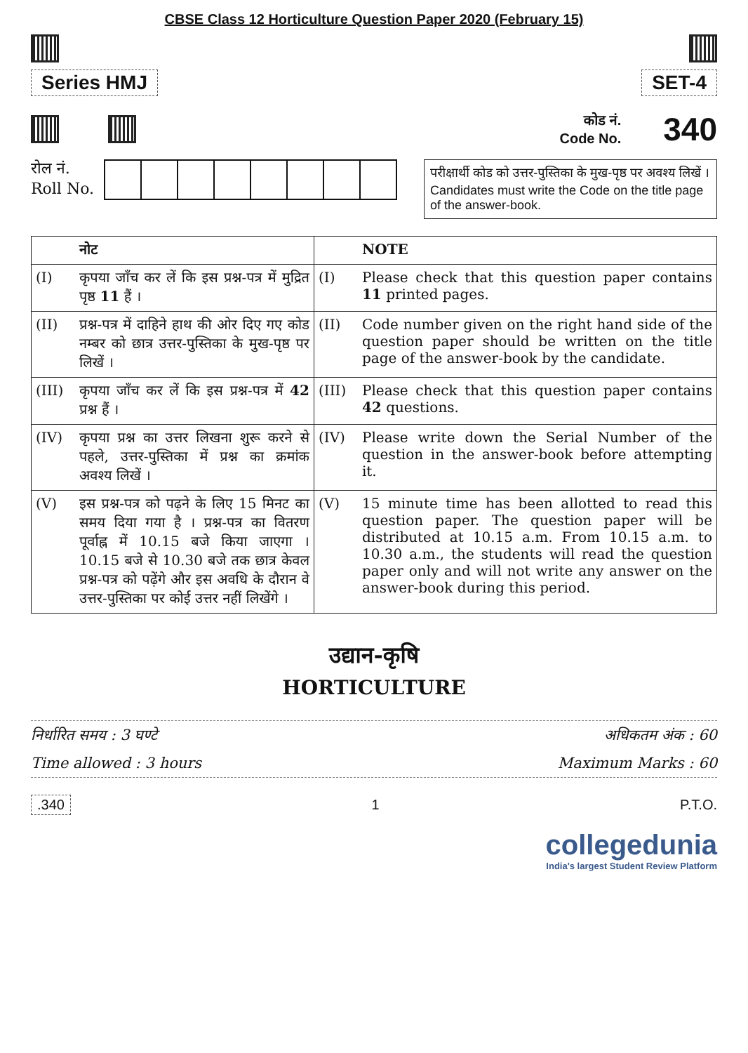CBSE Class 12 Horticulture Question Paper 2020 (February 15)
Series HMJ SET-4
कोड नं.
Code No.
340
रोल नं.
Roll No.
परीक्षार्थी कोड को उत्तर-पुस्तिका के मुख-पृष्ठ पर अवश्य लिखें ।
Candidates must write the Code on the title page of the answer-book.
| | नोट | | NOTE |
| --- | --- | --- | --- |
| (I) | कृपया जाँच कर लें कि इस प्रश्न-पत्र में मुद्रित पृष्ठ 11 हैं । | (I) | Please check that this question paper contains 11 printed pages. |
| (II) | प्रश्न-पत्र में दाहिने हाथ की ओर दिए गए कोड नम्बर को छात्र उत्तर-पुस्तिका के मुख-पृष्ठ पर लिखें । | (II) | Code number given on the right hand side of the question paper should be written on the title page of the answer-book by the candidate. |
| (III) | कृपया जाँच कर लें कि इस प्रश्न-पत्र में 42 प्रश्न हैं । | (III) | Please check that this question paper contains 42 questions. |
| (IV) | कृपया प्रश्न का उत्तर लिखना शुरू करने से पहले, उत्तर-पुस्तिका में प्रश्न का क्रमांक अवश्य लिखें । | (IV) | Please write down the Serial Number of the question in the answer-book before attempting it. |
| (V) | इस प्रश्न-पत्र को पढ़ने के लिए 15 मिनट का समय दिया गया है । प्रश्न-पत्र का वितरण पूर्वाह्न में 10.15 बजे किया जाएगा । 10.15 बजे से 10.30 बजे तक छात्र केवल प्रश्न-पत्र को पढ़ेंगे और इस अवधि के दौरान वे उत्तर-पुस्तिका पर कोई उत्तर नहीं लिखेंगे । | (V) | 15 minute time has been allotted to read this question paper. The question paper will be distributed at 10.15 a.m. From 10.15 a.m. to 10.30 a.m., the students will read the question paper only and will not write any answer on the answer-book during this period. |
उद्यान-कृषि
HORTICULTURE
निर्धारित समय : 3 घण्टे अधिकतम अंक : 60
Time allowed : 3 hours Maximum Marks : 60
.340 1 P.T.O.
collegedunia
India's largest Student Review Platform